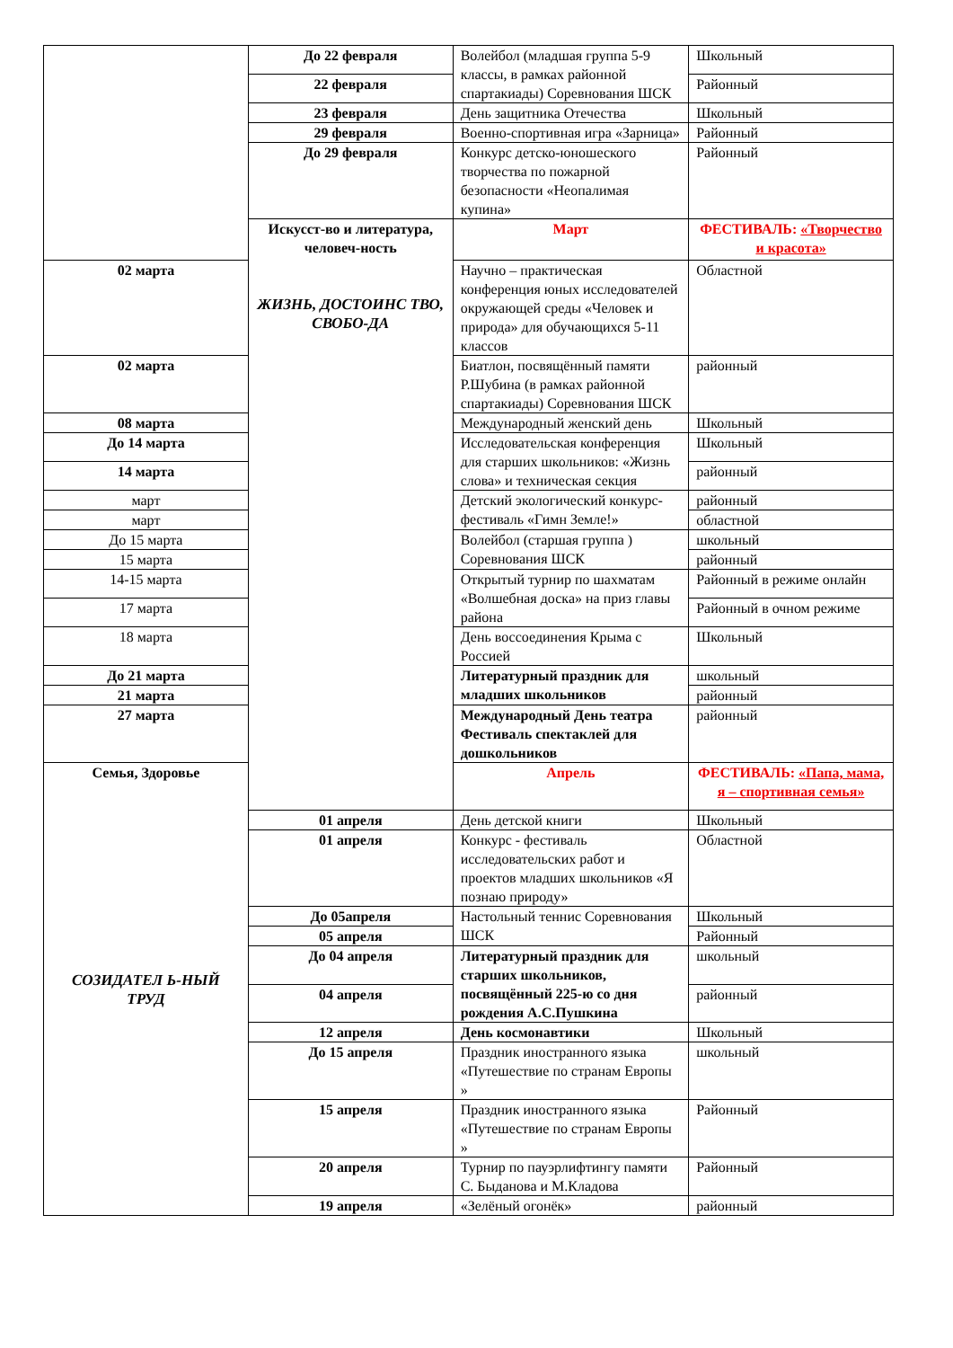| | До 22 февраля | Волейбол (младшая группа 5-9 классы, в рамках районной спартакиады) Соревнования ШСК | Школьный |
| | 22 февраля | | Районный |
| | 23 февраля | День защитника Отечества | Школьный |
| | 29 февраля | Военно-спортивная игра «Зарница» | Районный |
| | До 29 февраля | Конкурс детско-юношеского творчества по пожарной безопасности «Неопалимая купина» | Районный |
| | Искусст-во и литература, человеч-ность ЖИЗНЬ, ДОСТОИНС ТВО, СВОБО-ДА | Март | ФЕСТИВАЛЬ: «Творчество и красота» |
| 02 марта | | Научно – практическая конференция юных исследователей окружающей среды «Человек и природа» для обучающихся 5-11 классов | Областной |
| 02 марта | | Биатлон, посвящённый памяти Р.Шубина (в рамках районной спартакиады) Соревнования ШСК | районный |
| 08 марта | | Международный женский день | Школьный |
| До 14 марта | | Исследовательская конференция для старших школьников: «Жизнь слова» и техническая секция | Школьный |
| 14 марта | | | районный |
| март | | Детский экологический конкурс-фестиваль «Гимн Земле!» | районный |
| март | | | областной |
| До 15 марта | | Волейбол (старшая группа ) Соревнования ШСК | школьный |
| 15 марта | | | районный |
| 14-15 марта | | Открытый турнир по шахматам «Волшебная доска» на приз главы района | Районный в режиме онлайн |
| 17 марта | | | Районный в очном режиме |
| 18 марта | | День воссоединения Крыма с Россией | Школьный |
| До 21 марта | | Литературный праздник для младших школьников | школьный |
| 21 марта | | | районный |
| 27 марта | | Международный День театра Фестиваль спектаклей для дошкольников | районный |
| Семья, Здоровье СОЗИДАТЕЛ Ь-НЫЙ ТРУД | | Апрель | ФЕСТИВАЛЬ: «Папа, мама, я – спортивная семья» |
| | 01 апреля | День детской книги | Школьный |
| | 01 апреля | Конкурс - фестиваль исследовательских работ и проектов младших школьников «Я познаю природу» | Областной |
| | До 05апреля | Настольный теннис Соревнования ШСК | Школьный |
| | 05 апреля | | Районный |
| | До 04 апреля | Литературный праздник для старших школьников, посвящённый 225-ю со дня рождения А.С.Пушкина | школьный |
| | 04 апреля | | районный |
| | 12 апреля | День космонавтики | Школьный |
| | До 15 апреля | Праздник иностранного языка «Путешествие по странам Европы » | школьный |
| | 15 апреля | Праздник иностранного языка «Путешествие по странам Европы » | Районный |
| | 20 апреля | Турнир по пауэрлифтингу памяти С. Быданова и М.Кладова | Районный |
| | 19 апреля | «Зелёный огонёк» | районный |